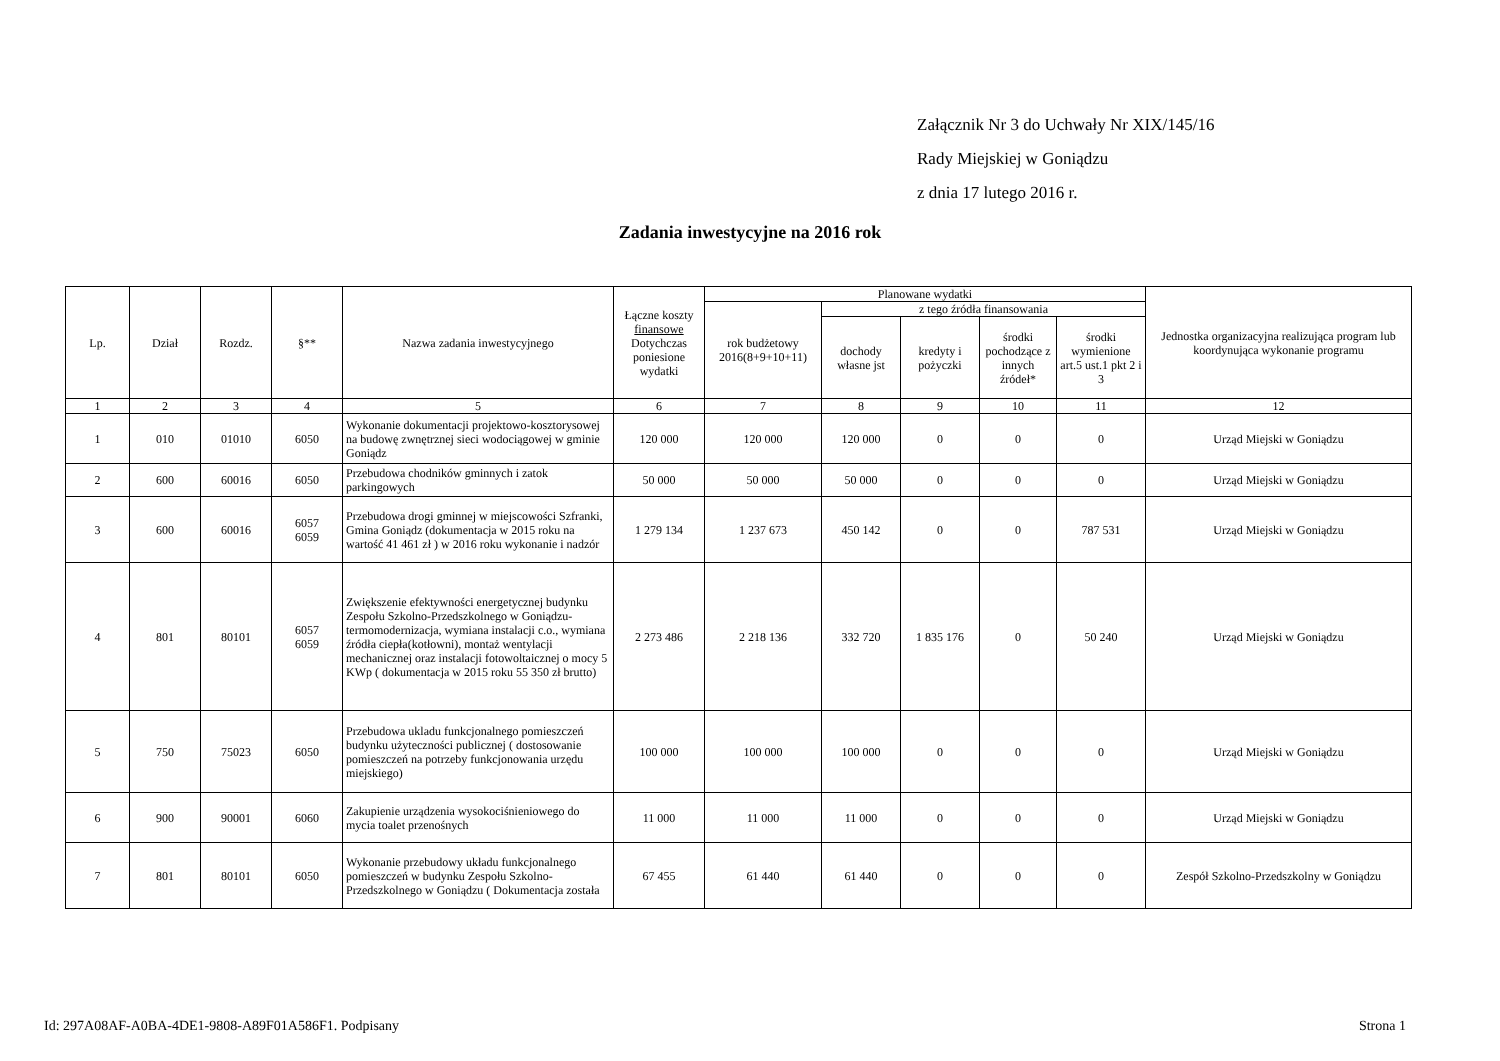Załącznik Nr 3 do Uchwały Nr XIX/145/16
Rady Miejskiej w Goniądzu
z dnia 17 lutego 2016 r.
Zadania inwestycyjne na 2016 rok
| Lp. | Dział | Rozdz. | §** | Nazwa zadania inwestycyjnego | Łączne koszty finansowe Dotychczas poniesione wydatki | Planowane wydatki | | | | | Jednostka organizacyjna realizująca program lub koordynująca wykonanie programu |
| --- | --- | --- | --- | --- | --- | --- | --- | --- | --- | --- | --- |
| | | | | | | rok budżetowy 2016(8+9+10+11) | z tego źródła finansowania | | | | |
| | | | | | | | dochody własne jst | kredyty i pożyczki | środki pochodzące z innych źródeł* | środki wymienione art.5 ust.1 pkt 2 i 3 | |
| 1 | 2 | 3 | 4 | 5 | 6 | 7 | 8 | 9 | 10 | 11 | 12 |
| 1 | 010 | 01010 | 6050 | Wykonanie dokumentacji projektowo-kosztorysowej na budowę zwnętrznej sieci wodociągowej w gminie Goniądz | 120 000 | 120 000 | 120 000 | 0 | 0 | 0 | Urząd Miejski w Goniądzu |
| 2 | 600 | 60016 | 6050 | Przebudowa chodników gminnych i zatok parkingowych | 50 000 | 50 000 | 50 000 | 0 | 0 | 0 | Urząd Miejski w Goniądzu |
| 3 | 600 | 60016 | 6057 6059 | Przebudowa drogi gminnej w miejscowości Szfranki, Gmina Goniądz (dokumentacja w 2015 roku na wartość 41 461 zł ) w 2016 roku wykonanie i nadzór | 1 279 134 | 1 237 673 | 450 142 | 0 | 0 | 787 531 | Urząd Miejski w Goniądzu |
| 4 | 801 | 80101 | 6057 6059 | Zwiększenie efektywności energetycznej budynku Zespołu Szkolno-Przedszkolnego w Goniądzu- termomodernizacja, wymiana instalacji c.o., wymiana źródła ciepła(kotłowni), montaż wentylacji mechanicznej oraz instalacji fotowoltaicznej o mocy 5 KWp ( dokumentacja w 2015 roku 55 350 zł brutto) | 2 273 486 | 2 218 136 | 332 720 | 1 835 176 | 0 | 50 240 | Urząd Miejski w Goniądzu |
| 5 | 750 | 75023 | 6050 | Przebudowa ukladu funkcjonalnego pomieszczeń budynku użyteczności publicznej ( dostosowanie pomieszczeń na potrzeby funkcjonowania urzędu miejskiego) | 100 000 | 100 000 | 100 000 | 0 | 0 | 0 | Urząd Miejski w Goniądzu |
| 6 | 900 | 90001 | 6060 | Zakupienie urządzenia wysokociśnieniowego do mycia toalet przenośnych | 11 000 | 11 000 | 11 000 | 0 | 0 | 0 | Urząd Miejski w Goniądzu |
| 7 | 801 | 80101 | 6050 | Wykonanie przebudowy układu funkcjonalnego pomieszczeń w budynku Zespołu Szkolno-Przedszkolnego w Goniądzu ( Dokumentacja została | 67 455 | 61 440 | 61 440 | 0 | 0 | 0 | Zespół Szkolno-Przedszkolny w Goniądzu |
Id: 297A08AF-A0BA-4DE1-9808-A89F01A586F1. Podpisany Strona 1